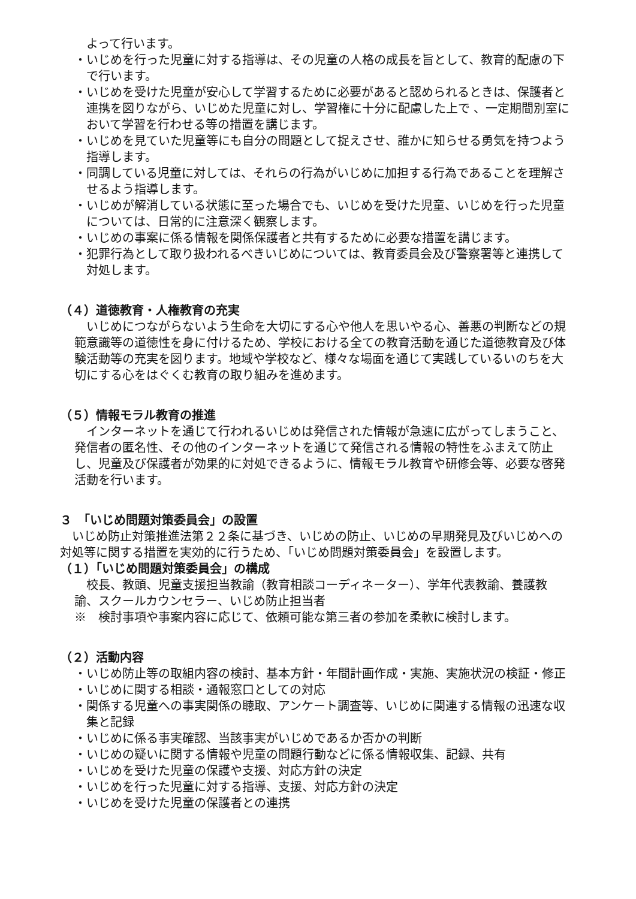よって行います。
・いじめを行った児童に対する指導は、その児童の人格の成長を旨として、教育的配慮の下で行います。
・いじめを受けた児童が安心して学習するために必要があると認められるときは、保護者と連携を図りながら、いじめた児童に対し、学習権に十分に配慮した上で 、一定期間別室において学習を行わせる等の措置を講じます。
・いじめを見ていた児童等にも自分の問題として捉えさせ、誰かに知らせる勇気を持つよう指導します。
・同調している児童に対しては、それらの行為がいじめに加担する行為であることを理解させるよう指導します。
・いじめが解消している状態に至った場合でも、いじめを受けた児童、いじめを行った児童については、日常的に注意深く観察します。
・いじめの事案に係る情報を関係保護者と共有するために必要な措置を講じます。
・犯罪行為として取り扱われるべきいじめについては、教育委員会及び警察署等と連携して対処します。
（４）道徳教育・人権教育の充実
いじめにつながらないよう生命を大切にする心や他人を思いやる心、善悪の判断などの規範意識等の道徳性を身に付けるため、学校における全ての教育活動を通じた道徳教育及び体験活動等の充実を図ります。地域や学校など、様々な場面を通じて実践しているいのちを大切にする心をはぐくむ教育の取り組みを進めます。
（５）情報モラル教育の推進
インターネットを通じて行われるいじめは発信された情報が急速に広がってしまうこと、発信者の匿名性、その他のインターネットを通じて発信される情報の特性をふまえて防止し、児童及び保護者が効果的に対処できるように、情報モラル教育や研修会等、必要な啓発活動を行います。
３　「いじめ問題対策委員会」の設置
いじめ防止対策推進法第２２条に基づき、いじめの防止、いじめの早期発見及びいじめへの対処等に関する措置を実効的に行うため、「いじめ問題対策委員会」を設置します。
（１）「いじめ問題対策委員会」の構成
校長、教頭、児童支援担当教諭（教育相談コーディネーター）、学年代表教諭、養護教諭、スクールカウンセラー、いじめ防止担当者
※　検討事項や事案内容に応じて、依頼可能な第三者の参加を柔軟に検討します。
（２）活動内容
・いじめ防止等の取組内容の検討、基本方針・年間計画作成・実施、実施状況の検証・修正
・いじめに関する相談・通報窓口としての対応
・関係する児童への事実関係の聴取、アンケート調査等、いじめに関連する情報の迅速な収集と記録
・いじめに係る事実確認、当該事実がいじめであるか否かの判断
・いじめの疑いに関する情報や児童の問題行動などに係る情報収集、記録、共有
・いじめを受けた児童の保護や支援、対応方針の決定
・いじめを行った児童に対する指導、支援、対応方針の決定
・いじめを受けた児童の保護者との連携